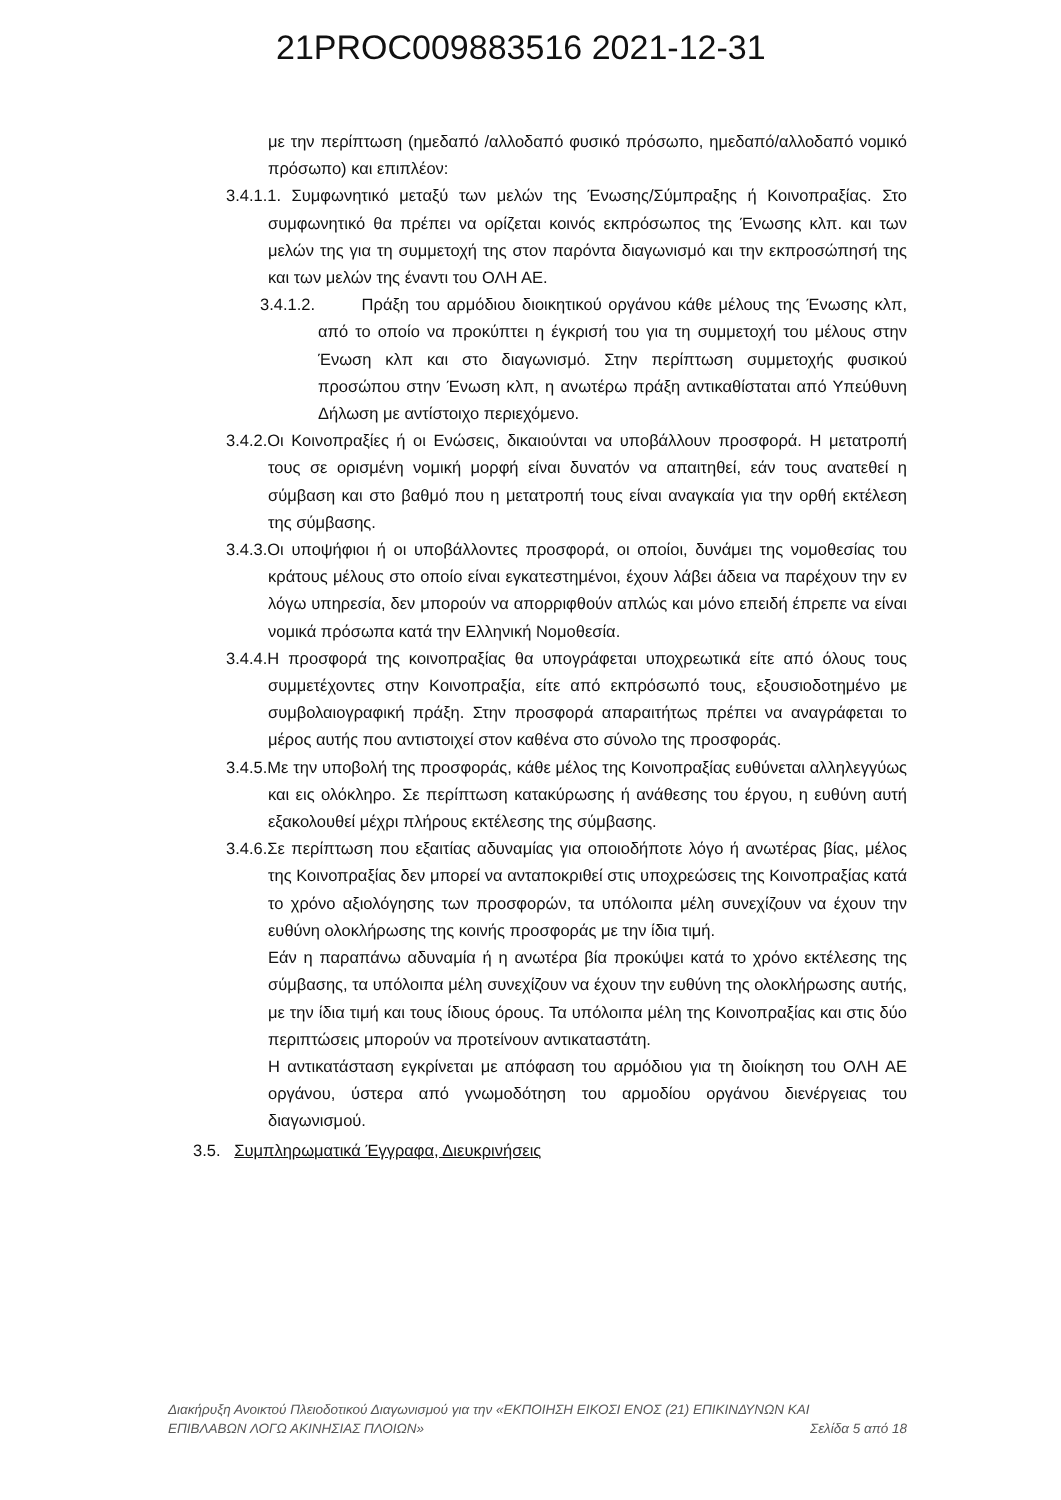21PROC009883516 2021-12-31
με την περίπτωση (ημεδαπό /αλλοδαπό φυσικό πρόσωπο, ημεδαπό/αλλοδαπό νομικό πρόσωπο) και επιπλέον:
3.4.1.1. Συμφωνητικό μεταξύ των μελών της Ένωσης/Σύμπραξης ή Κοινοπραξίας. Στο συμφωνητικό θα πρέπει να ορίζεται κοινός εκπρόσωπος της Ένωσης κλπ. και των μελών της για τη συμμετοχή της στον παρόντα διαγωνισμό και την εκπροσώπησή της και των μελών της έναντι του ΟΛΗ ΑΕ.
3.4.1.2. Πράξη του αρμόδιου διοικητικού οργάνου κάθε μέλους της Ένωσης κλπ, από το οποίο να προκύπτει η έγκρισή του για τη συμμετοχή του μέλους στην Ένωση κλπ και στο διαγωνισμό. Στην περίπτωση συμμετοχής φυσικού προσώπου στην Ένωση κλπ, η ανωτέρω πράξη αντικαθίσταται από Υπεύθυνη Δήλωση με αντίστοιχο περιεχόμενο.
3.4.2.Οι Κοινοπραξίες ή οι Ενώσεις, δικαιούνται να υποβάλλουν προσφορά. Η μετατροπή τους σε ορισμένη νομική μορφή είναι δυνατόν να απαιτηθεί, εάν τους ανατεθεί η σύμβαση και στο βαθμό που η μετατροπή τους είναι αναγκαία για την ορθή εκτέλεση της σύμβασης.
3.4.3.Οι υποψήφιοι ή οι υποβάλλοντες προσφορά, οι οποίοι, δυνάμει της νομοθεσίας του κράτους μέλους στο οποίο είναι εγκατεστημένοι, έχουν λάβει άδεια να παρέχουν την εν λόγω υπηρεσία, δεν μπορούν να απορριφθούν απλώς και μόνο επειδή έπρεπε να είναι νομικά πρόσωπα κατά την Ελληνική Νομοθεσία.
3.4.4.Η προσφορά της κοινοπραξίας θα υπογράφεται υποχρεωτικά είτε από όλους τους συμμετέχοντες στην Κοινοπραξία, είτε από εκπρόσωπό τους, εξουσιοδοτημένο με συμβολαιογραφική πράξη. Στην προσφορά απαραιτήτως πρέπει να αναγράφεται το μέρος αυτής που αντιστοιχεί στον καθένα στο σύνολο της προσφοράς.
3.4.5.Με την υποβολή της προσφοράς, κάθε μέλος της Κοινοπραξίας ευθύνεται αλληλεγγύως και εις ολόκληρο. Σε περίπτωση κατακύρωσης ή ανάθεσης του έργου, η ευθύνη αυτή εξακολουθεί μέχρι πλήρους εκτέλεσης της σύμβασης.
3.4.6.Σε περίπτωση που εξαιτίας αδυναμίας για οποιοδήποτε λόγο ή ανωτέρας βίας, μέλος της Κοινοπραξίας δεν μπορεί να ανταποκριθεί στις υποχρεώσεις της Κοινοπραξίας κατά το χρόνο αξιολόγησης των προσφορών, τα υπόλοιπα μέλη συνεχίζουν να έχουν την ευθύνη ολοκλήρωσης της κοινής προσφοράς με την ίδια τιμή.
Εάν η παραπάνω αδυναμία ή η ανωτέρα βία προκύψει κατά το χρόνο εκτέλεσης της σύμβασης, τα υπόλοιπα μέλη συνεχίζουν να έχουν την ευθύνη της ολοκλήρωσης αυτής, με την ίδια τιμή και τους ίδιους όρους. Τα υπόλοιπα μέλη της Κοινοπραξίας και στις δύο περιπτώσεις μπορούν να προτείνουν αντικαταστάτη.
Η αντικατάσταση εγκρίνεται με απόφαση του αρμόδιου για τη διοίκηση του ΟΛΗ ΑΕ οργάνου, ύστερα από γνωμοδότηση του αρμοδίου οργάνου διενέργειας του διαγωνισμού.
3.5. Συμπληρωματικά Έγγραφα, Διευκρινήσεις
Διακήρυξη Ανοικτού Πλειοδοτικού Διαγωνισμού για την «ΕΚΠΟΙΗΣΗ ΕΙΚΟΣΙ ΕΝΟΣ (21) ΕΠΙΚΙΝΔΥΝΩΝ ΚΑΙ
Σελίδα 5 από 18 ΕΠΙΒΛΑΒΩΝ ΛΟΓΩ ΑΚΙΝΗΣΙΑΣ ΠΛΟΙΩΝ»